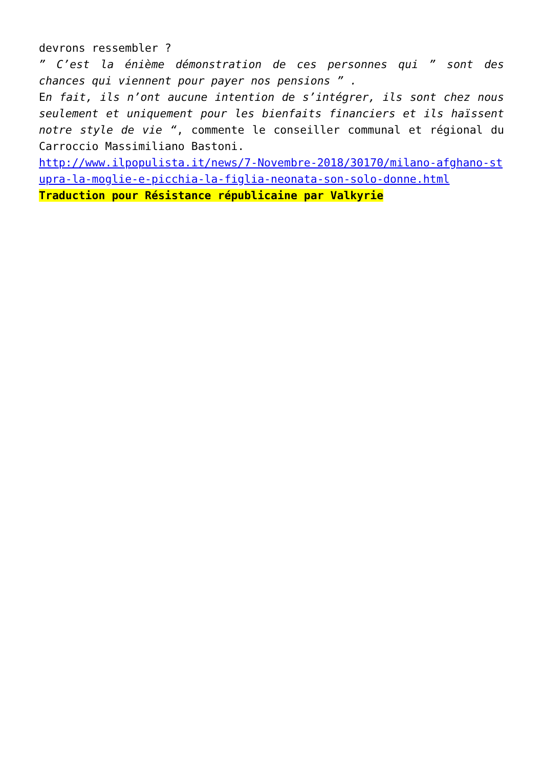devrons ressembler ?
” C’est la énième démonstration de ces personnes qui ” sont des chances qui viennent pour payer nos pensions ” .
En fait, ils n’ont aucune intention de s’intégrer, ils sont chez nous seulement et uniquement pour les bienfaits financiers et ils haïssent notre style de vie “, commente le conseiller communal et régional du Carroccio Massimiliano Bastoni.
http://www.ilpopulista.it/news/7-Novembre-2018/30170/milano-afghano-stupra-la-moglie-e-picchia-la-figlia-neonata-son-solo-donne.html
Traduction pour Résistance républicaine par Valkyrie